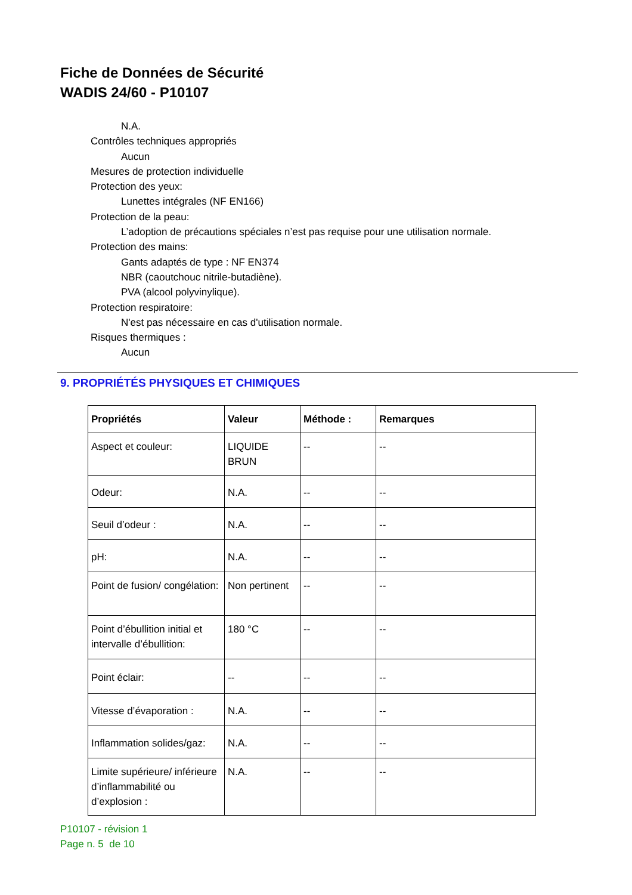Fiche de Données de Sécurité
WADIS 24/60 - P10107
N.A.
Contrôles techniques appropriés
Aucun
Mesures de protection individuelle
Protection des yeux:
Lunettes intégrales (NF EN166)
Protection de la peau:
L’adoption de précautions spéciales n’est pas requise pour une utilisation normale.
Protection des mains:
Gants adaptés de type : NF EN374
NBR (caoutchouc nitrile-butadiène).
PVA (alcool polyvinylique).
Protection respiratoire:
N'est pas nécessaire en cas d'utilisation normale.
Risques thermiques :
Aucun
9. PROPRIÉTÉS PHYSIQUES ET CHIMIQUES
| Propriétés | Valeur | Méthode : | Remarques |
| --- | --- | --- | --- |
| Aspect et couleur: | LIQUIDE BRUN | -- | -- |
| Odeur: | N.A. | -- | -- |
| Seuil d’odeur : | N.A. | -- | -- |
| pH: | N.A. | -- | -- |
| Point de fusion/ congélation: | Non pertinent | -- | -- |
| Point d’ébullition initial et intervalle d’ébullition: | 180 °C | -- | -- |
| Point éclair: | -- | -- | -- |
| Vitesse d’évaporation : | N.A. | -- | -- |
| Inflammation solides/gaz: | N.A. | -- | -- |
| Limite supérieure/ inférieure d’inflammabilité ou d’explosion : | N.A. | -- | -- |
P10107 - révision 1
Page n. 5 de 10